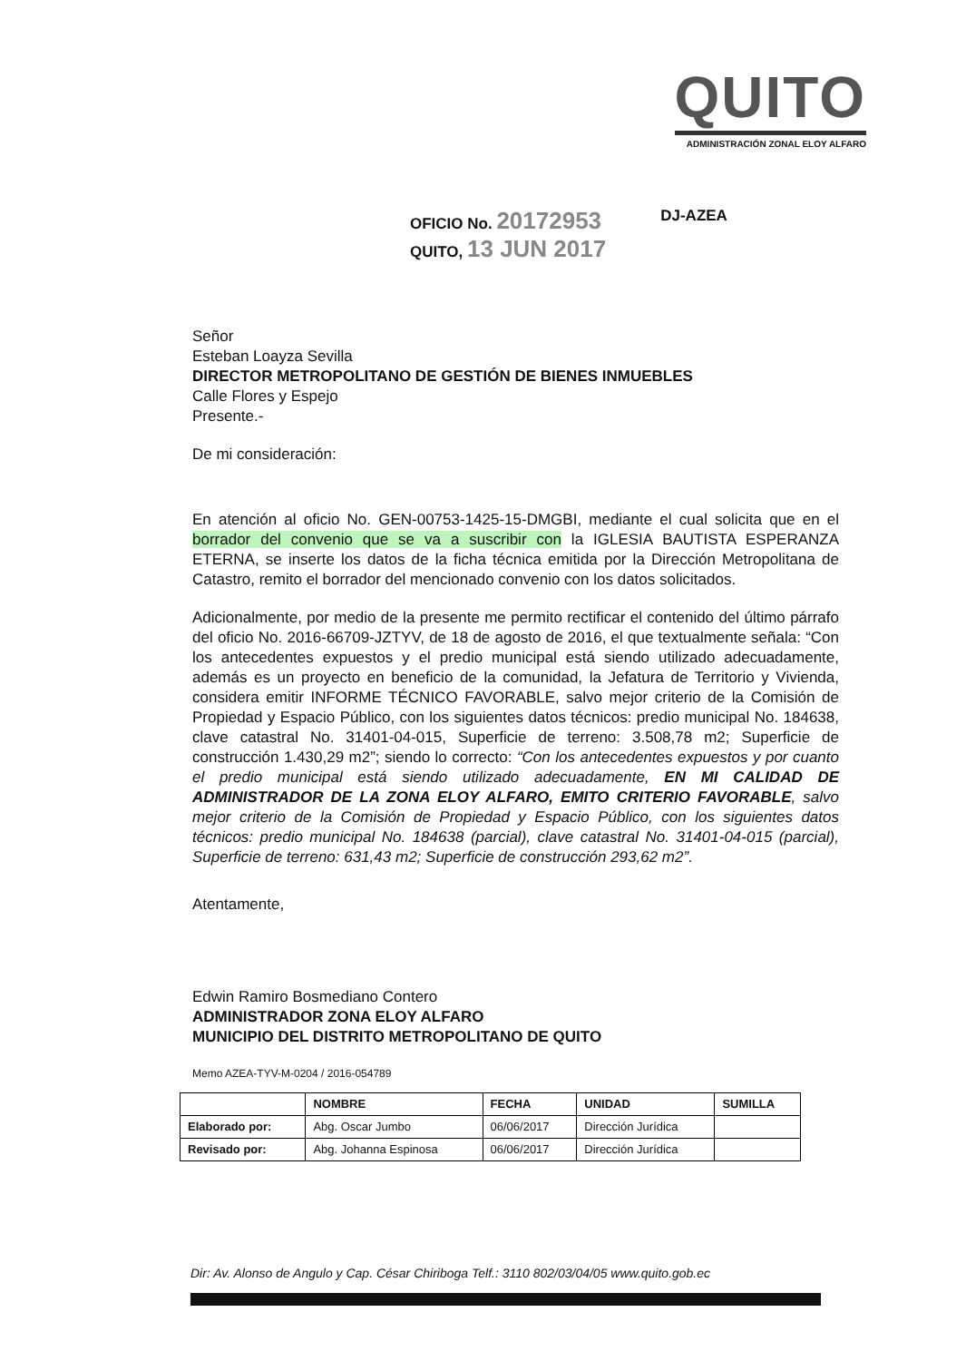QUITO
ADMINISTRACIÓN ZONAL ELOY ALFARO
OFICIO No. 20172953
QUITO, 13 JUN 2017
DJ-AZEA
Señor
Esteban Loayza Sevilla
DIRECTOR METROPOLITANO DE GESTIÓN DE BIENES INMUEBLES
Calle Flores y Espejo
Presente.-
De mi consideración:
En atención al oficio No. GEN-00753-1425-15-DMGBI, mediante el cual solicita que en el borrador del convenio que se va a suscribir con la IGLESIA BAUTISTA ESPERANZA ETERNA, se inserte los datos de la ficha técnica emitida por la Dirección Metropolitana de Catastro, remito el borrador del mencionado convenio con los datos solicitados.
Adicionalmente, por medio de la presente me permito rectificar el contenido del último párrafo del oficio No. 2016-66709-JZTYV, de 18 de agosto de 2016, el que textualmente señala: “Con los antecedentes expuestos y el predio municipal está siendo utilizado adecuadamente, además es un proyecto en beneficio de la comunidad, la Jefatura de Territorio y Vivienda, considera emitir INFORME TÉCNICO FAVORABLE, salvo mejor criterio de la Comisión de Propiedad y Espacio Público, con los siguientes datos técnicos: predio municipal No. 184638, clave catastral No. 31401-04-015, Superficie de terreno: 3.508,78 m2; Superficie de construcción 1.430,29 m2”; siendo lo correcto: “Con los antecedentes expuestos y por cuanto el predio municipal está siendo utilizado adecuadamente, EN MI CALIDAD DE ADMINISTRADOR DE LA ZONA ELOY ALFARO, EMITO CRITERIO FAVORABLE, salvo mejor criterio de la Comisión de Propiedad y Espacio Público, con los siguientes datos técnicos: predio municipal No. 184638 (parcial), clave catastral No. 31401-04-015 (parcial), Superficie de terreno: 631,43 m2; Superficie de construcción 293,62 m2”.
Atentamente,
Edwin Ramiro Bosmediano Contero
ADMINISTRADOR ZONA ELOY ALFARO
MUNICIPIO DEL DISTRITO METROPOLITANO DE QUITO
Memo AZEA-TYV-M-0204 / 2016-054789
| | NOMBRE | FECHA | UNIDAD | SUMILLA |
| --- | --- | --- | --- | --- |
| Elaborado por: | Abg. Oscar Jumbo | 06/06/2017 | Dirección Jurídica | |
| Revisado por: | Abg. Johanna Espinosa | 06/06/2017 | Dirección Jurídica | |
Dir: Av. Alonso de Angulo y Cap. César Chiriboga Telf.: 3110 802/03/04/05 www.quito.gob.ec